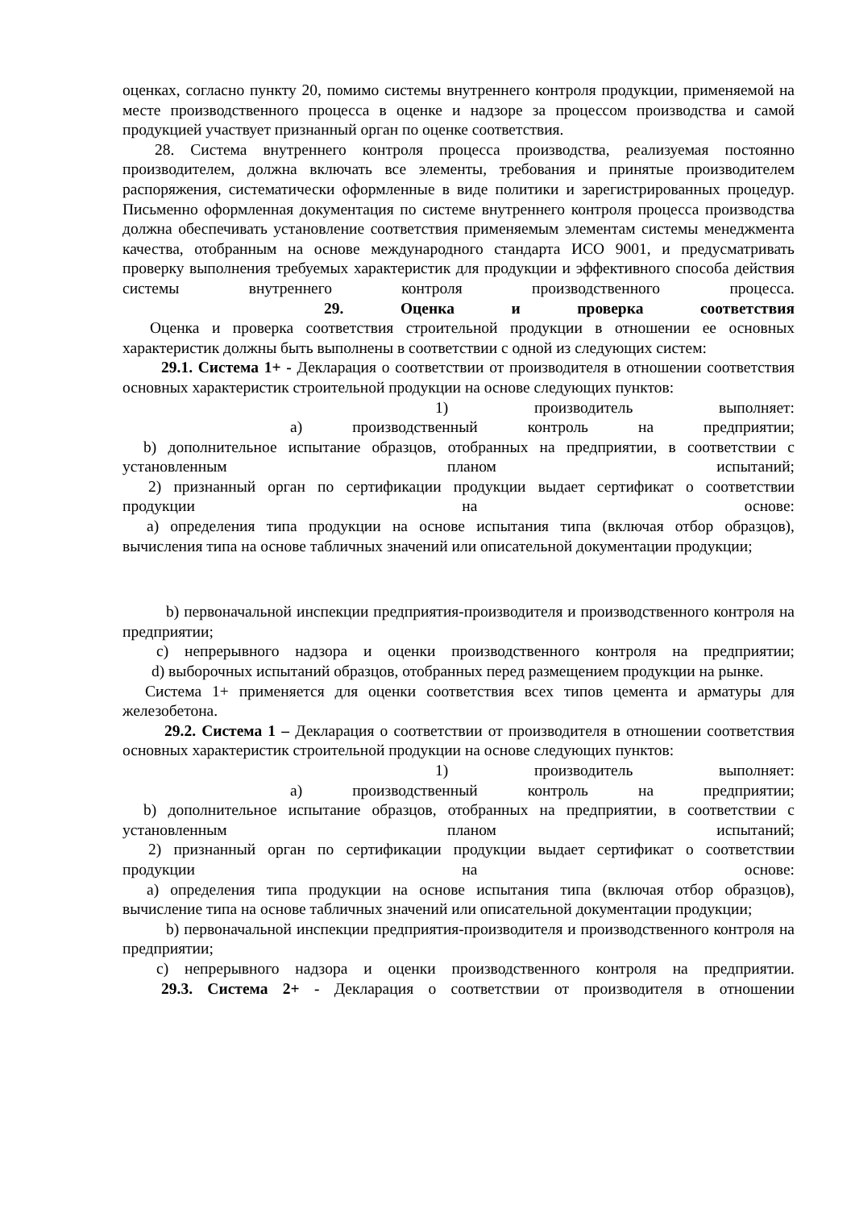оценках, согласно пункту 20, помимо системы внутреннего контроля продукции, применяемой на месте производственного процесса в оценке и надзоре за процессом производства и самой продукцией участвует признанный орган по оценке соответствия.
28. Система внутреннего контроля процесса производства, реализуемая постоянно производителем, должна включать все элементы, требования и принятые производителем распоряжения, систематически оформленные в виде политики и зарегистрированных процедур. Письменно оформленная документация по системе внутреннего контроля процесса производства должна обеспечивать установление соответствия применяемым элементам системы менеджмента качества, отобранным на основе международного стандарта ИСО 9001, и предусматривать проверку выполнения требуемых характеристик для продукции и эффективного способа действия системы внутреннего контроля производственного процесса.
29. Оценка и проверка соответствия
Оценка и проверка соответствия строительной продукции в отношении ее основных характеристик должны быть выполнены в соответствии с одной из следующих систем:
29.1. Система 1+ - Декларация о соответствии от производителя в отношении соответствия основных характеристик строительной продукции на основе следующих пунктов:
1) производитель выполняет:
a) производственный контроль на предприятии;
b) дополнительное испытание образцов, отобранных на предприятии, в соответствии с установленным планом испытаний;
2) признанный орган по сертификации продукции выдает сертификат о соответствии продукции на основе:
a) определения типа продукции на основе испытания типа (включая отбор образцов), вычисления типа на основе табличных значений или описательной документации продукции;
b) первоначальной инспекции предприятия-производителя и производственного контроля на предприятии;
c) непрерывного надзора и оценки производственного контроля на предприятии;
d) выборочных испытаний образцов, отобранных перед размещением продукции на рынке.
Система 1+ применяется для оценки соответствия всех типов цемента и арматуры для железобетона.
29.2. Система 1 – Декларация о соответствии от производителя в отношении соответствия основных характеристик строительной продукции на основе следующих пунктов:
1) производитель выполняет:
a) производственный контроль на предприятии;
b) дополнительное испытание образцов, отобранных на предприятии, в соответствии с установленным планом испытаний;
2) признанный орган по сертификации продукции выдает сертификат о соответствии продукции на основе:
a) определения типа продукции на основе испытания типа (включая отбор образцов), вычисление типа на основе табличных значений или описательной документации продукции;
b) первоначальной инспекции предприятия-производителя и производственного контроля на предприятии;
c) непрерывного надзора и оценки производственного контроля на предприятии.
29.3. Система 2+ - Декларация о соответствии от производителя в отношении